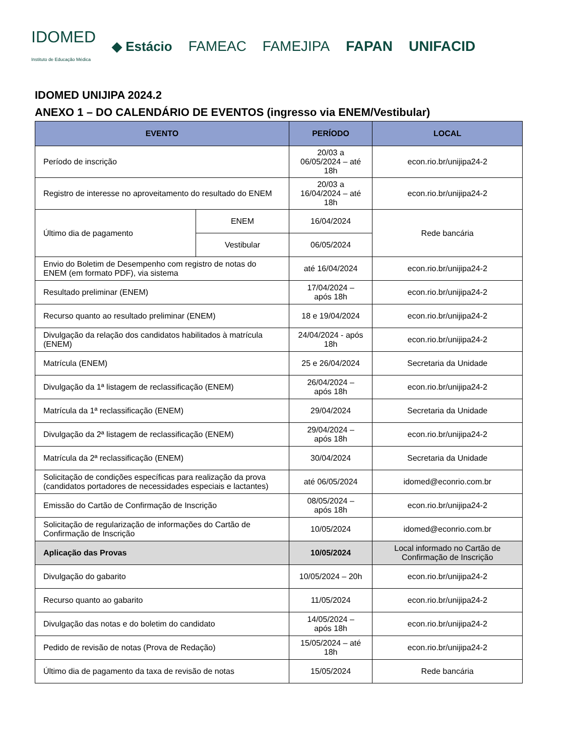IDOMED
Instituto de Educação Médica ◆ Estácio FAMEAC FAMEJIPA FAPAN UNIFACID
IDOMED UNIJIPA 2024.2
ANEXO 1 – DO CALENDÁRIO DE EVENTOS (ingresso via ENEM/Vestibular)
| EVENTO | | PERÍODO | LOCAL |
| --- | --- | --- | --- |
| Período de inscrição | | 20/03 a 06/05/2024 – até 18h | econ.rio.br/unijipa24-2 |
| Registro de interesse no aproveitamento do resultado do ENEM | | 20/03 a 16/04/2024 – até 18h | econ.rio.br/unijipa24-2 |
| Último dia de pagamento | ENEM | 16/04/2024 | Rede bancária |
| | Vestibular | 06/05/2024 | |
| Envio do Boletim de Desempenho com registro de notas do ENEM (em formato PDF), via sistema | | até 16/04/2024 | econ.rio.br/unijipa24-2 |
| Resultado preliminar (ENEM) | | 17/04/2024 – após 18h | econ.rio.br/unijipa24-2 |
| Recurso quanto ao resultado preliminar (ENEM) | | 18 e 19/04/2024 | econ.rio.br/unijipa24-2 |
| Divulgação da relação dos candidatos habilitados à matrícula (ENEM) | | 24/04/2024 - após 18h | econ.rio.br/unijipa24-2 |
| Matrícula (ENEM) | | 25 e 26/04/2024 | Secretaria da Unidade |
| Divulgação da 1ª listagem de reclassificação (ENEM) | | 26/04/2024 – após 18h | econ.rio.br/unijipa24-2 |
| Matrícula da 1ª reclassificação (ENEM) | | 29/04/2024 | Secretaria da Unidade |
| Divulgação da 2ª listagem de reclassificação (ENEM) | | 29/04/2024 – após 18h | econ.rio.br/unijipa24-2 |
| Matrícula da 2ª reclassificação (ENEM) | | 30/04/2024 | Secretaria da Unidade |
| Solicitação de condições específicas para realização da prova (candidatos portadores de necessidades especiais e lactantes) | | até 06/05/2024 | idomed@econrio.com.br |
| Emissão do Cartão de Confirmação de Inscrição | | 08/05/2024 – após 18h | econ.rio.br/unijipa24-2 |
| Solicitação de regularização de informações do Cartão de Confirmação de Inscrição | | 10/05/2024 | idomed@econrio.com.br |
| Aplicação das Provas | | 10/05/2024 | Local informado no Cartão de Confirmação de Inscrição |
| Divulgação do gabarito | | 10/05/2024 – 20h | econ.rio.br/unijipa24-2 |
| Recurso quanto ao gabarito | | 11/05/2024 | econ.rio.br/unijipa24-2 |
| Divulgação das notas e do boletim do candidato | | 14/05/2024 – após 18h | econ.rio.br/unijipa24-2 |
| Pedido de revisão de notas (Prova de Redação) | | 15/05/2024 – até 18h | econ.rio.br/unijipa24-2 |
| Último dia de pagamento da taxa de revisão de notas | | 15/05/2024 | Rede bancária |